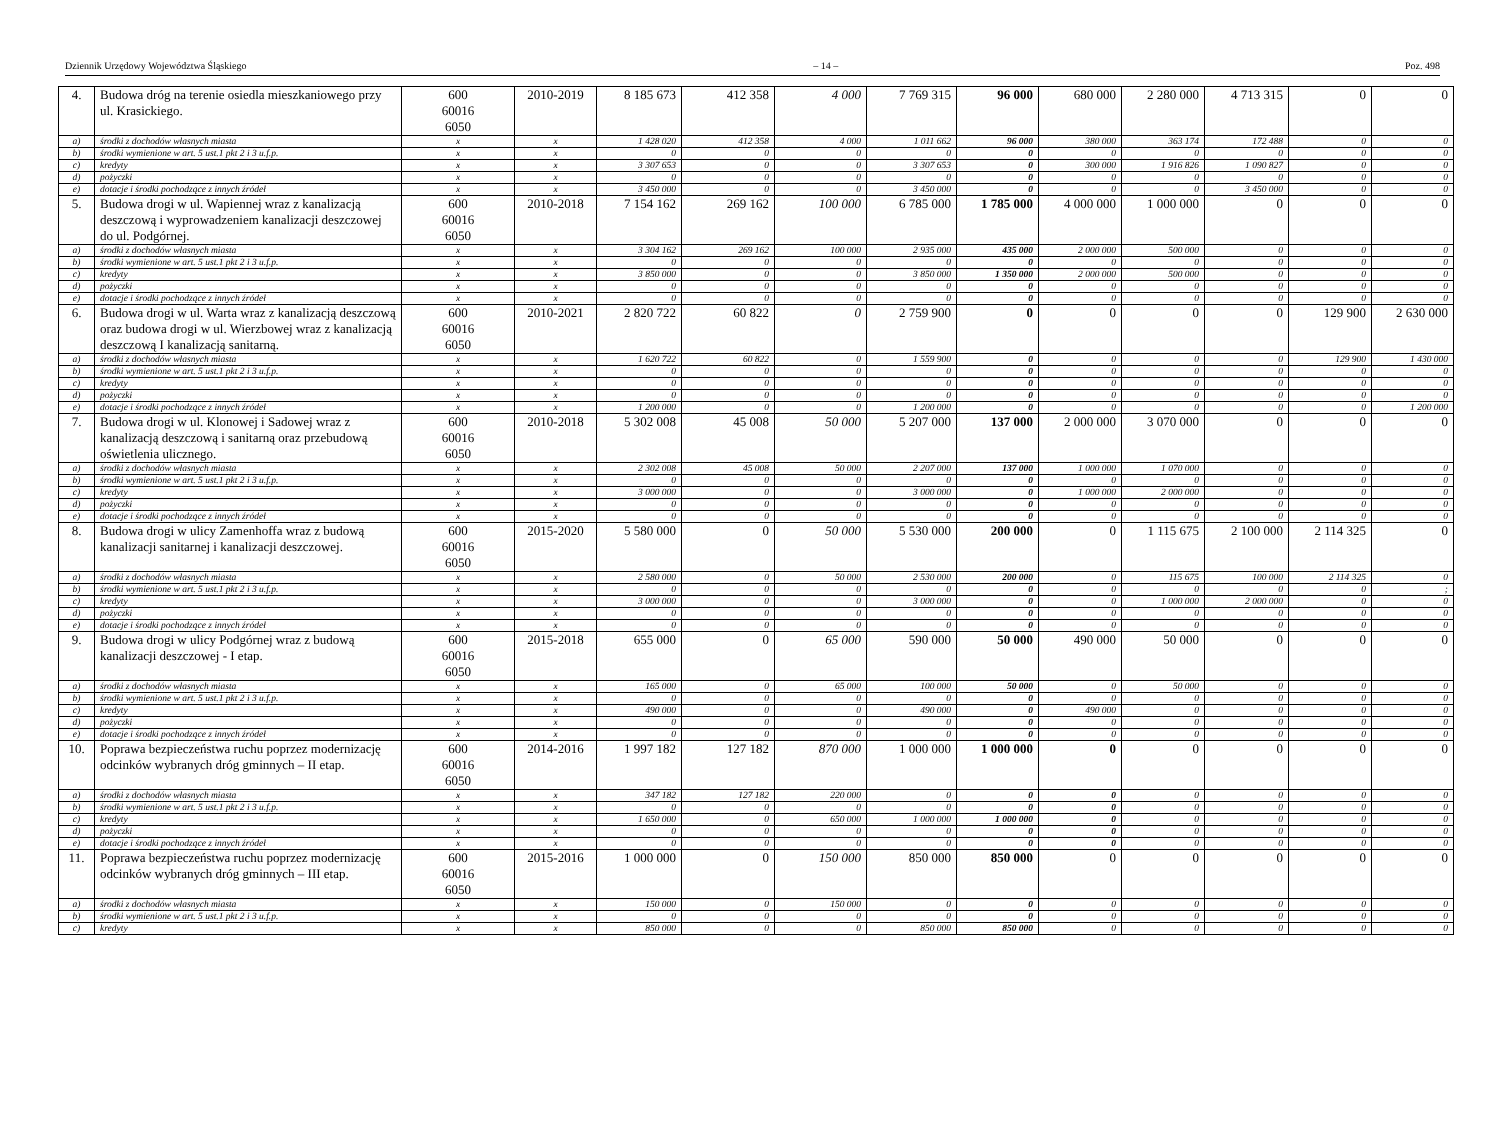Dziennik Urzędowy Województwa Śląskiego – 14 – Poz. 498
| 4. | Budowa dróg na terenie osiedla mieszkaniowego przy ul. Krasickiego. | 600 60016 6050 | 2010-2019 | 8 185 673 | 412 358 | 4 000 | 7 769 315 | 96 000 | 680 000 | 2 280 000 | 4 713 315 | 0 | 0 |
| a) | środki z dochodów własnych miasta | x | x | 1 428 020 | 412 358 | 4 000 | 1 011 662 | 96 000 | 380 000 | 363 174 | 172 488 | 0 | 0 |
| b) | środki wymienione w art. 5 ust.1 pkt 2 i 3 u.f.p. | x | x | 0 | 0 | 0 | 0 | 0 | 0 | 0 | 0 | 0 | 0 |
| c) | kredyty | x | x | 3 307 653 | 0 | 0 | 3 307 653 | 0 | 300 000 | 1 916 826 | 1 090 827 | 0 | 0 |
| d) | pożyczki | x | x | 0 | 0 | 0 | 0 | 0 | 0 | 0 | 0 | 0 | 0 |
| e) | dotacje i środki pochodzące z innych źródeł | x | x | 3 450 000 | 0 | 0 | 3 450 000 | 0 | 0 | 0 | 3 450 000 | 0 | 0 |
| 5. | Budowa drogi w ul. Wapiennej wraz z kanalizacją deszczową i wyprowadzeniem kanalizacji deszczowej do ul. Podgórnej. | 600 60016 6050 | 2010-2018 | 7 154 162 | 269 162 | 100 000 | 6 785 000 | 1 785 000 | 4 000 000 | 1 000 000 | 0 | 0 | 0 |
| a) | środki z dochodów własnych miasta | x | x | 3 304 162 | 269 162 | 100 000 | 2 935 000 | 435 000 | 2 000 000 | 500 000 | 0 | 0 | 0 |
| b) | środki wymienione w art. 5 ust.1 pkt 2 i 3 u.f.p. | x | x | 0 | 0 | 0 | 0 | 0 | 0 | 0 | 0 | 0 | 0 |
| c) | kredyty | x | x | 3 850 000 | 0 | 0 | 3 850 000 | 1 350 000 | 2 000 000 | 500 000 | 0 | 0 | 0 |
| d) | pożyczki | x | x | 0 | 0 | 0 | 0 | 0 | 0 | 0 | 0 | 0 | 0 |
| e) | dotacje i środki pochodzące z innych źródeł | x | x | 0 | 0 | 0 | 0 | 0 | 0 | 0 | 0 | 0 | 0 |
| 6. | Budowa drogi w ul. Warta wraz z kanalizacją deszczową oraz budowa drogi w ul. Wierzbowej wraz z kanalizacją deszczową I kanalizacją sanitarną. | 600 60016 6050 | 2010-2021 | 2 820 722 | 60 822 | 0 | 2 759 900 | 0 | 0 | 0 | 0 | 129 900 | 2 630 000 |
| a) | środki z dochodów własnych miasta | x | x | 1 620 722 | 60 822 | 0 | 1 559 900 | 0 | 0 | 0 | 0 | 129 900 | 1 430 000 |
| b) | środki wymienione w art. 5 ust.1 pkt 2 i 3 u.f.p. | x | x | 0 | 0 | 0 | 0 | 0 | 0 | 0 | 0 | 0 | 0 |
| c) | kredyty | x | x | 0 | 0 | 0 | 0 | 0 | 0 | 0 | 0 | 0 | 0 |
| d) | pożyczki | x | x | 0 | 0 | 0 | 0 | 0 | 0 | 0 | 0 | 0 | 0 |
| e) | dotacje i środki pochodzące z innych źródeł | x | x | 1 200 000 | 0 | 0 | 1 200 000 | 0 | 0 | 0 | 0 | 0 | 1 200 000 |
| 7. | Budowa drogi w ul. Klonowej i Sadowej wraz z kanalizacją deszczową i sanitarną oraz przebudową oświetlenia ulicznego. | 600 60016 6050 | 2010-2018 | 5 302 008 | 45 008 | 50 000 | 5 207 000 | 137 000 | 2 000 000 | 3 070 000 | 0 | 0 | 0 |
| a) | środki z dochodów własnych miasta | x | x | 2 302 008 | 45 008 | 50 000 | 2 207 000 | 137 000 | 1 000 000 | 1 070 000 | 0 | 0 | 0 |
| b) | środki wymienione w art. 5 ust.1 pkt 2 i 3 u.f.p. | x | x | 0 | 0 | 0 | 0 | 0 | 0 | 0 | 0 | 0 | 0 |
| c) | kredyty | x | x | 3 000 000 | 0 | 0 | 3 000 000 | 0 | 1 000 000 | 2 000 000 | 0 | 0 | 0 |
| d) | pożyczki | x | x | 0 | 0 | 0 | 0 | 0 | 0 | 0 | 0 | 0 | 0 |
| e) | dotacje i środki pochodzące z innych źródeł | x | x | 0 | 0 | 0 | 0 | 0 | 0 | 0 | 0 | 0 | 0 |
| 8. | Budowa drogi w ulicy Zamenhoffa wraz z budową kanalizacji sanitarnej i kanalizacji deszczowej. | 600 60016 6050 | 2015-2020 | 5 580 000 | 0 | 50 000 | 5 530 000 | 200 000 | 0 | 1 115 675 | 2 100 000 | 2 114 325 | 0 |
| a) | środki z dochodów własnych miasta | x | x | 2 580 000 | 0 | 50 000 | 2 530 000 | 200 000 | 0 | 115 675 | 100 000 | 2 114 325 | 0 |
| b) | środki wymienione w art. 5 ust.1 pkt 2 i 3 u.f.p. | x | x | 0 | 0 | 0 | 0 | 0 | 0 | 0 | 0 | 0 | ; |
| c) | kredyty | x | x | 3 000 000 | 0 | 0 | 3 000 000 | 0 | 0 | 1 000 000 | 2 000 000 | 0 | 0 |
| d) | pożyczki | x | x | 0 | 0 | 0 | 0 | 0 | 0 | 0 | 0 | 0 | 0 |
| e) | dotacje i środki pochodzące z innych źródeł | x | x | 0 | 0 | 0 | 0 | 0 | 0 | 0 | 0 | 0 | 0 |
| 9. | Budowa drogi w ulicy Podgórnej wraz z budową kanalizacji deszczowej - I etap. | 600 60016 6050 | 2015-2018 | 655 000 | 0 | 65 000 | 590 000 | 50 000 | 490 000 | 50 000 | 0 | 0 | 0 |
| a) | środki z dochodów własnych miasta | x | x | 165 000 | 0 | 65 000 | 100 000 | 50 000 | 0 | 50 000 | 0 | 0 | 0 |
| b) | środki wymienione w art. 5 ust.1 pkt 2 i 3 u.f.p. | x | x | 0 | 0 | 0 | 0 | 0 | 0 | 0 | 0 | 0 | 0 |
| c) | kredyty | x | x | 490 000 | 0 | 0 | 490 000 | 0 | 490 000 | 0 | 0 | 0 | 0 |
| d) | pożyczki | x | x | 0 | 0 | 0 | 0 | 0 | 0 | 0 | 0 | 0 | 0 |
| e) | dotacje i środki pochodzące z innych źródeł | x | x | 0 | 0 | 0 | 0 | 0 | 0 | 0 | 0 | 0 | 0 |
| 10. | Poprawa bezpieczeństwa ruchu poprzez modernizację odcinków wybranych dróg gminnych – II etap. | 600 60016 6050 | 2014-2016 | 1 997 182 | 127 182 | 870 000 | 1 000 000 | 1 000 000 | 0 | 0 | 0 | 0 | 0 |
| a) | środki z dochodów własnych miasta | x | x | 347 182 | 127 182 | 220 000 | 0 | 0 | 0 | 0 | 0 | 0 | 0 |
| b) | środki wymienione w art. 5 ust.1 pkt 2 i 3 u.f.p. | x | x | 0 | 0 | 0 | 0 | 0 | 0 | 0 | 0 | 0 | 0 |
| c) | kredyty | x | x | 1 650 000 | 0 | 650 000 | 1 000 000 | 1 000 000 | 0 | 0 | 0 | 0 | 0 |
| d) | pożyczki | x | x | 0 | 0 | 0 | 0 | 0 | 0 | 0 | 0 | 0 | 0 |
| e) | dotacje i środki pochodzące z innych źródeł | x | x | 0 | 0 | 0 | 0 | 0 | 0 | 0 | 0 | 0 | 0 |
| 11. | Poprawa bezpieczeństwa ruchu poprzez modernizację odcinków wybranych dróg gminnych – III etap. | 600 60016 6050 | 2015-2016 | 1 000 000 | 0 | 150 000 | 850 000 | 850 000 | 0 | 0 | 0 | 0 | 0 |
| a) | środki z dochodów własnych miasta | x | x | 150 000 | 0 | 150 000 | 0 | 0 | 0 | 0 | 0 | 0 | 0 |
| b) | środki wymienione w art. 5 ust.1 pkt 2 i 3 u.f.p. | x | x | 0 | 0 | 0 | 0 | 0 | 0 | 0 | 0 | 0 | 0 |
| c) | kredyty | x | x | 850 000 | 0 | 0 | 850 000 | 850 000 | 0 | 0 | 0 | 0 | 0 |